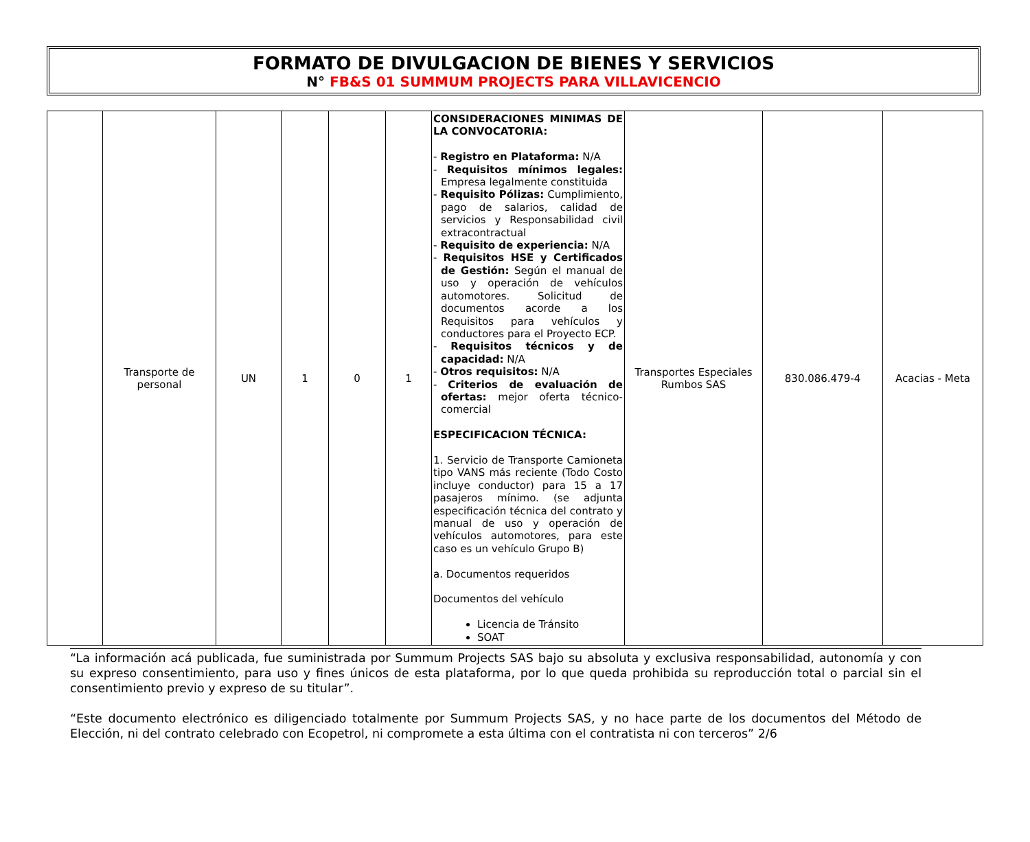FORMATO DE DIVULGACION DE BIENES Y SERVICIOS
N° FB&S 01 SUMMUM PROJECTS PARA VILLAVICENCIO
| | Transporte de personal | UN | 1 | 0 | 1 | CONSIDERACIONES MINIMAS DE LA CONVOCATORIA: - Registro en Plataforma: N/A - Requisitos mínimos legales: Empresa legalmente constituida - Requisito Pólizas: Cumplimiento, pago de salarios, calidad de servicios y Responsabilidad civil extracontractual - Requisito de experiencia: N/A - Requisitos HSE y Certificados de Gestión: Según el manual de uso y operación de vehículos automotores. Solicitud de documentos acorde a los Requisitos para vehículos y conductores para el Proyecto ECP. - Requisitos técnicos y de capacidad: N/A - Otros requisitos: N/A - Criterios de evaluación de ofertas: mejor oferta técnico-comercial ESPECIFICACION TÉCNICA: 1. Servicio de Transporte Camioneta tipo VANS más reciente (Todo Costo incluye conductor) para 15 a 17 pasajeros mínimo. (se adjunta especificación técnica del contrato y manual de uso y operación de vehículos automotores, para este caso es un vehículo Grupo B) a. Documentos requeridos Documentos del vehículo Licencia de Tránsito SOAT | Transportes Especiales Rumbos SAS | 830.086.479-4 | Acacias - Meta |
“La información acá publicada, fue suministrada por Summum Projects SAS bajo su absoluta y exclusiva responsabilidad, autonomía y con su expreso consentimiento, para uso y fines únicos de esta plataforma, por lo que queda prohibida su reproducción total o parcial sin el consentimiento previo y expreso de su titular”.
“Este documento electrónico es diligenciado totalmente por Summum Projects SAS, y no hace parte de los documentos del Método de Elección, ni del contrato celebrado con Ecopetrol, ni compromete a esta última con el contratista ni con terceros” 2/6